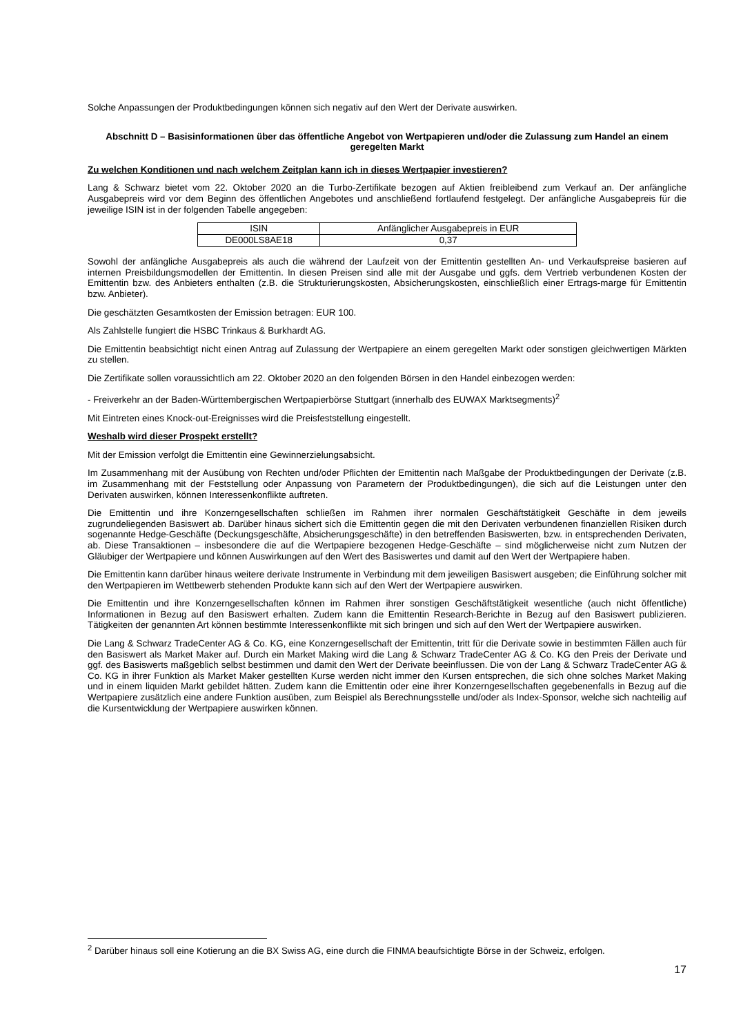Solche Anpassungen der Produktbedingungen können sich negativ auf den Wert der Derivate auswirken.
Abschnitt D – Basisinformationen über das öffentliche Angebot von Wertpapieren und/oder die Zulassung zum Handel an einem geregelten Markt
Zu welchen Konditionen und nach welchem Zeitplan kann ich in dieses Wertpapier investieren?
Lang & Schwarz bietet vom 22. Oktober 2020 an die Turbo-Zertifikate bezogen auf Aktien freibleibend zum Verkauf an. Der anfängliche Ausgabepreis wird vor dem Beginn des öffentlichen Angebotes und anschließend fortlaufend festgelegt. Der anfängliche Ausgabepreis für die jeweilige ISIN ist in der folgenden Tabelle angegeben:
| ISIN | Anfänglicher Ausgabepreis in EUR |
| DE000LS8AE18 | 0,37 |
Sowohl der anfängliche Ausgabepreis als auch die während der Laufzeit von der Emittentin gestellten An- und Verkaufs­preise basieren auf internen Preisbildungsmodellen der Emittentin. In diesen Preisen sind alle mit der Ausgabe und ggfs. dem Vertrieb verbundenen Kosten der Emittentin bzw. des Anbieters enthalten (z.B. die Strukturierungskosten, Absicherungskosten, einschließlich einer Ertrags-marge für Emittentin bzw. Anbieter).
Die geschätzten Gesamtkosten der Emission betragen: EUR 100.
Als Zahlstelle fungiert die HSBC Trinkaus & Burkhardt AG.
Die Emittentin beabsichtigt nicht einen Antrag auf Zulassung der Wertpapiere an einem geregelten Markt oder sonstigen gleichwertigen Märkten zu stellen.
Die Zertifikate sollen voraussichtlich am 22. Oktober 2020 an den folgenden Börsen in den Handel einbezogen werden:
- Freiverkehr an der Baden-Württembergischen Wertpapierbörse Stuttgart (innerhalb des EUWAX Marktsegments)<sup>2</sup>
Mit Eintreten eines Knock-out-Ereignisses wird die Preisfeststellung eingestellt.
Weshalb wird dieser Prospekt erstellt?
Mit der Emission verfolgt die Emittentin eine Gewinnerzielungsabsicht.
Im Zusammenhang mit der Ausübung von Rechten und/oder Pflichten der Emittentin nach Maßgabe der Produktbedingungen der Derivate (z.B. im Zusammenhang mit der Feststellung oder Anpassung von Parametern der Produktbedingungen), die sich auf die Leistungen unter den Derivaten auswirken, können Interessenkonflikte auftreten.
Die Emittentin und ihre Konzerngesellschaften schließen im Rahmen ihrer normalen Geschäftstätigkeit Geschäfte in dem jeweils zugrundeliegenden Basiswert ab. Darüber hinaus sichert sich die Emittentin gegen die mit den Derivaten verbundenen finanziellen Risiken durch sogenannte Hedge-Geschäfte (Deckungsgeschäfte, Absicherungsgeschäfte) in den betreffenden Basiswerten, bzw. in entsprechenden Derivaten, ab. Diese Transaktionen – insbesondere die auf die Wertpapiere bezogenen Hedge-Geschäfte – sind möglicherweise nicht zum Nutzen der Gläubiger der Wertpapiere und können Auswirkungen auf den Wert des Basiswertes und damit auf den Wert der Wertpapiere haben.
Die Emittentin kann darüber hinaus weitere derivate Instrumente in Verbindung mit dem jeweiligen Basiswert ausgeben; die Einführung solcher mit den Wertpapieren im Wettbewerb stehenden Produkte kann sich auf den Wert der Wertpapiere auswirken.
Die Emittentin und ihre Konzerngesellschaften können im Rahmen ihrer sonstigen Geschäftstätigkeit wesentliche (auch nicht öffentliche) Informationen in Bezug auf den Basiswert erhalten. Zudem kann die Emittentin Research-Berichte in Bezug auf den Basiswert publizieren. Tätigkeiten der genannten Art können bestimmte Interessenkonflikte mit sich bringen und sich auf den Wert der Wertpapiere auswirken.
Die Lang & Schwarz TradeCenter AG & Co. KG, eine Konzerngesellschaft der Emittentin, tritt für die Derivate sowie in bestimmten Fällen auch für den Basiswert als Market Maker auf. Durch ein Market Making wird die Lang & Schwarz TradeCenter AG & Co. KG den Preis der Derivate und ggf. des Basiswerts maßgeblich selbst bestimmen und damit den Wert der Derivate beeinflussen. Die von der Lang & Schwarz TradeCenter AG & Co. KG in ihrer Funktion als Market Maker gestellten Kurse werden nicht immer den Kursen entsprechen, die sich ohne solches Market Making und in einem liquiden Markt gebildet hätten. Zudem kann die Emittentin oder eine ihrer Konzerngesellschaften gegebenenfalls in Bezug auf die Wertpapiere zusätzlich eine andere Funktion ausüben, zum Beispiel als Berechnungsstelle und/oder als Index-Sponsor, welche sich nachteilig auf die Kursentwicklung der Wertpapiere auswirken können.
<sup>2</sup> Darüber hinaus soll eine Kotierung an die BX Swiss AG, eine durch die FINMA beaufsichtigte Börse in der Schweiz, erfolgen.
17